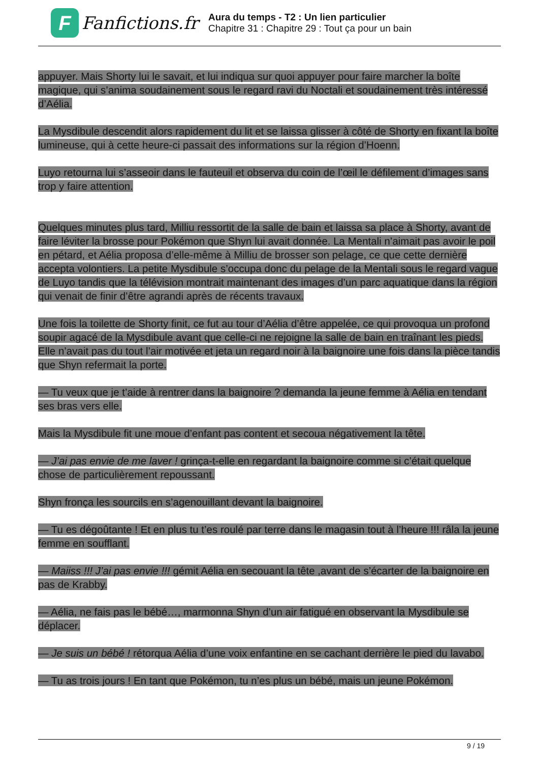F
Fanfictions.fr
Aura du temps - T2 : Un lien particulier
Chapitre 31 : Chapitre 29 : Tout ça pour un bain
appuyer. Mais Shorty lui le savait, et lui indiqua sur quoi appuyer pour faire marcher la boîte magique, qui s’anima soudainement sous le regard ravi du Noctali et soudainement très intéressé d’Aélia.
La Mysdibule descendit alors rapidement du lit et se laissa glisser à côté de Shorty en fixant la boîte lumineuse, qui à cette heure-ci passait des informations sur la région d’Hoenn.
Luyo retourna lui s’asseoir dans le fauteuil et observa du coin de l’œil le défilement d’images sans trop y faire attention.
Quelques minutes plus tard, Milliu ressortit de la salle de bain et laissa sa place à Shorty, avant de faire léviter la brosse pour Pokémon que Shyn lui avait donnée. La Mentali n’aimait pas avoir le poil en pétard, et Aélia proposa d’elle-même à Milliu de brosser son pelage, ce que cette dernière accepta volontiers. La petite Mysdibule s’occupa donc du pelage de la Mentali sous le regard vague de Luyo tandis que la télévision montrait maintenant des images d’un parc aquatique dans la région qui venait de finir d’être agrandi après de récents travaux.
Une fois la toilette de Shorty finit, ce fut au tour d’Aélia d’être appelée, ce qui provoqua un profond soupir agacé de la Mysdibule avant que celle-ci ne rejoigne la salle de bain en traînant les pieds. Elle n’avait pas du tout l’air motivée et jeta un regard noir à la baignoire une fois dans la pièce tandis que Shyn refermait la porte.
— Tu veux que je t’aide à rentrer dans la baignoire ? demanda la jeune femme à Aélia en tendant ses bras vers elle.
Mais la Mysdibule fit une moue d’enfant pas content et secoua négativement la tête.
— J’ai pas envie de me laver ! grinça-t-elle en regardant la baignoire comme si c’était quelque chose de particulièrement repoussant.
Shyn fronça les sourcils en s’agenouillant devant la baignoire.
— Tu es dégoûtante ! Et en plus tu t’es roulé par terre dans le magasin tout à l’heure !!! râla la jeune femme en soufflant.
— Maiiss !!! J’ai pas envie !!! gémit Aélia en secouant la tête ,avant de s’écarter de la baignoire en pas de Krabby.
— Aélia, ne fais pas le bébé…, marmonna Shyn d’un air fatigué en observant la Mysdibule se déplacer.
— Je suis un bébé ! rétorqua Aélia d’une voix enfantine en se cachant derrière le pied du lavabo.
— Tu as trois jours ! En tant que Pokémon, tu n’es plus un bébé, mais un jeune Pokémon.
9 / 19